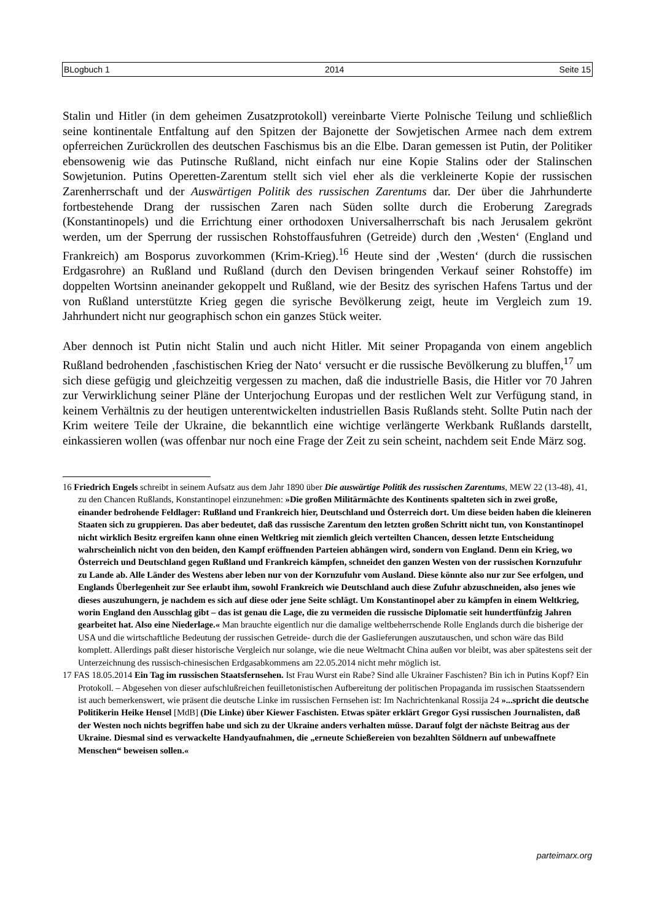BLogbuch 1 2014 Seite 15
Stalin und Hitler (in dem geheimen Zusatzprotokoll) vereinbarte Vierte Polnische Teilung und schließlich seine kontinentale Entfaltung auf den Spitzen der Bajonette der Sowjetischen Armee nach dem extrem opferreichen Zurückrollen des deutschen Faschismus bis an die Elbe. Daran gemessen ist Putin, der Politiker ebensowenig wie das Putinsche Rußland, nicht einfach nur eine Kopie Stalins oder der Stalinschen Sowjetunion. Putins Operetten-Zarentum stellt sich viel eher als die verkleinerte Kopie der russischen Zarenherrschaft und der Auswärtigen Politik des russischen Zarentums dar. Der über die Jahrhunderte fortbestehende Drang der russischen Zaren nach Süden sollte durch die Eroberung Zaregrads (Konstantinopels) und die Errichtung einer orthodoxen Universalherrschaft bis nach Jerusalem gekrönt werden, um der Sperrung der russischen Rohstoffausfuhren (Getreide) durch den ‚Westen‘ (England und Frankreich) am Bosporus zuvorkommen (Krim-Krieg).<sup>16</sup> Heute sind der ‚Westen‘ (durch die russischen Erdgasrohre) an Rußland und Rußland (durch den Devisen bringenden Verkauf seiner Rohstoffe) im doppelten Wortsinn aneinander gekoppelt und Rußland, wie der Besitz des syrischen Hafens Tartus und der von Rußland unterstützte Krieg gegen die syrische Bevölkerung zeigt, heute im Vergleich zum 19. Jahrhundert nicht nur geographisch schon ein ganzes Stück weiter.
Aber dennoch ist Putin nicht Stalin und auch nicht Hitler. Mit seiner Propaganda von einem angeblich Rußland bedrohenden ‚faschistischen Krieg der Nato‘ versucht er die russische Bevölkerung zu bluffen,<sup>17</sup> um sich diese gefügig und gleichzeitig vergessen zu machen, daß die industrielle Basis, die Hitler vor 70 Jahren zur Verwirklichung seiner Pläne der Unterjochung Europas und der restlichen Welt zur Verfügung stand, in keinem Verhältnis zu der heutigen unterentwickelten industriellen Basis Rußlands steht. Sollte Putin nach der Krim weitere Teile der Ukraine, die bekanntlich eine wichtige verlängerte Werkbank Rußlands darstellt, einkassieren wollen (was offenbar nur noch eine Frage der Zeit zu sein scheint, nachdem seit Ende März sog.
16 Friedrich Engels schreibt in seinem Aufsatz aus dem Jahr 1890 über Die auswärtige Politik des russischen Zarentums, MEW 22 (13-48), 41, zu den Chancen Rußlands, Konstantinopel einzunehmen: »Die großen Militärmächte des Kontinents spalteten sich in zwei große, einander bedrohende Feldlager: Rußland und Frankreich hier, Deutschland und Österreich dort. Um diese beiden haben die kleineren Staaten sich zu gruppieren. Das aber bedeutet, daß das russische Zarentum den letzten großen Schritt nicht tun, von Konstantinopel nicht wirklich Besitz ergreifen kann ohne einen Weltkrieg mit ziemlich gleich verteilten Chancen, dessen letzte Entscheidung wahrscheinlich nicht von den beiden, den Kampf eröffnenden Parteien abhängen wird, sondern von England. Denn ein Krieg, wo Österreich und Deutschland gegen Rußland und Frankreich kämpfen, schneidet den ganzen Westen von der russischen Kornzufuhr zu Lande ab. Alle Länder des Westens aber leben nur von der Kornzufuhr vom Ausland. Diese könnte also nur zur See erfolgen, und Englands Überlegenheit zur See erlaubt ihm, sowohl Frankreich wie Deutschland auch diese Zufuhr abzuschneiden, also jenes wie dieses auszuhungern, je nachdem es sich auf diese oder jene Seite schlägt. Um Konstantinopel aber zu kämpfen in einem Weltkrieg, worin England den Ausschlag gibt – das ist genau die Lage, die zu vermeiden die russische Diplomatie seit hundertfünfzig Jahren gearbeitet hat. Also eine Niederlage.« Man brauchte eigentlich nur die damalige weltbeherrschende Rolle Englands durch die bisherige der USA und die wirtschaftliche Bedeutung der russischen Getreide- durch die der Gaslieferungen auszutauschen, und schon wäre das Bild komplett. Allerdings paßt dieser historische Vergleich nur solange, wie die neue Weltmacht China außen vor bleibt, was aber spätestens seit der Unterzeichnung des russisch-chinesischen Erdgasabkommens am 22.05.2014 nicht mehr möglich ist.
17 FAS 18.05.2014 Ein Tag im russischen Staatsfernsehen. Ist Frau Wurst ein Rabe? Sind alle Ukrainer Faschisten? Bin ich in Putins Kopf? Ein Protokoll. – Abgesehen von dieser aufschlußreichen feuilletonistischen Aufbereitung der politischen Propaganda im russischen Staatssendern ist auch bemerkenswert, wie präsent die deutsche Linke im russischen Fernsehen ist: Im Nachrichtenkanal Rossija 24 »...spricht die deutsche Politikerin Heike Hensel [MdB] (Die Linke) über Kiewer Faschisten. Etwas später erklärt Gregor Gysi russischen Journalisten, daß der Westen noch nichts begriffen habe und sich zu der Ukraine anders verhalten müsse. Darauf folgt der nächste Beitrag aus der Ukraine. Diesmal sind es verwackelte Handyaufnahmen, die „erneute Schießereien von bezahlten Söldnern auf unbewaffnete Menschen“ beweisen sollen.«
parteimarx.org